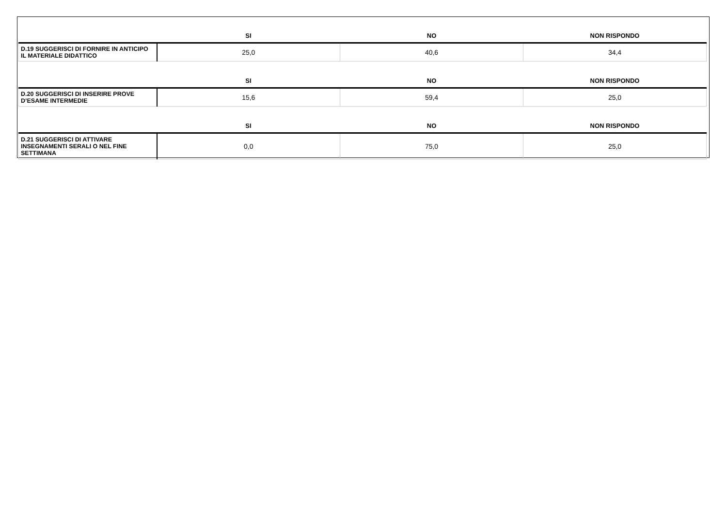| | SI | NO | NON RISPONDO |
| --- | --- | --- | --- |
| D.19 SUGGERISCI DI FORNIRE IN ANTICIPO IL MATERIALE DIDATTICO | 25,0 | 40,6 | 34,4 |
| | SI | NO | NON RISPONDO |
| --- | --- | --- | --- |
| D.20 SUGGERISCI DI INSERIRE PROVE D’ESAME INTERMEDIE | 15,6 | 59,4 | 25,0 |
| | SI | NO | NON RISPONDO |
| --- | --- | --- | --- |
| D.21 SUGGERISCI DI ATTIVARE INSEGNAMENTI SERALI O NEL FINE SETTIMANA | 0,0 | 75,0 | 25,0 |